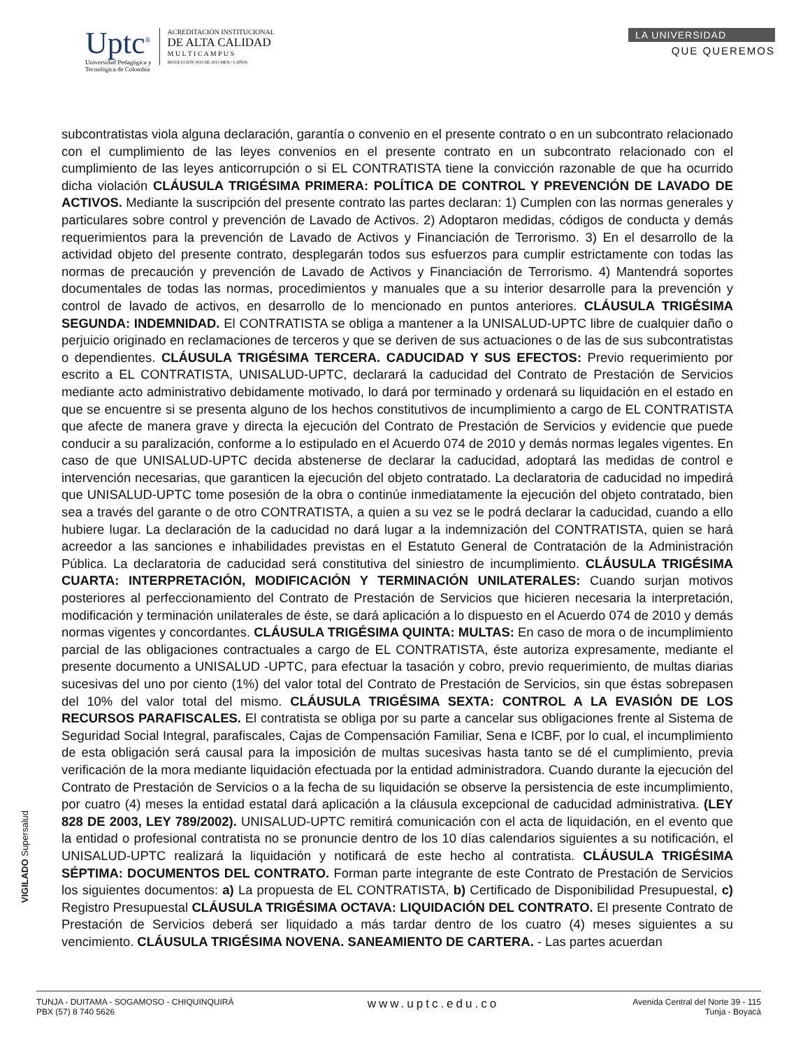Uptc<sup>®</sup>
Universidad Pedagógica y
Tecnológica de Colombia
ACREDITACIÓN INSTITUCIONAL
DE ALTA CALIDAD
M U L T I C A M P U S
RESOLUCIÓN 3910 DE 2015 MEN / 6 AÑOS
LA UNIVERSIDAD
QUE QUEREMOS
subcontratistas viola alguna declaración, garantía o convenio en el presente contrato o en un subcontrato relacionado con el cumplimiento de las leyes convenios en el presente contrato en un subcontrato relacionado con el cumplimiento de las leyes anticorrupción o si EL CONTRATISTA tiene la convicción razonable de que ha ocurrido dicha violación CLÁUSULA TRIGÉSIMA PRIMERA: POLÍTICA DE CONTROL Y PREVENCIÓN DE LAVADO DE ACTIVOS. Mediante la suscripción del presente contrato las partes declaran: 1) Cumplen con las normas generales y particulares sobre control y prevención de Lavado de Activos. 2) Adoptaron medidas, códigos de conducta y demás requerimientos para la prevención de Lavado de Activos y Financiación de Terrorismo. 3) En el desarrollo de la actividad objeto del presente contrato, desplegarán todos sus esfuerzos para cumplir estrictamente con todas las normas de precaución y prevención de Lavado de Activos y Financiación de Terrorismo. 4) Mantendrá soportes documentales de todas las normas, procedimientos y manuales que a su interior desarrolle para la prevención y control de lavado de activos, en desarrollo de lo mencionado en puntos anteriores. CLÁUSULA TRIGÉSIMA SEGUNDA: INDEMNIDAD. El CONTRATISTA se obliga a mantener a la UNISALUD-UPTC libre de cualquier daño o perjuicio originado en reclamaciones de terceros y que se deriven de sus actuaciones o de las de sus subcontratistas o dependientes. CLÁUSULA TRIGÉSIMA TERCERA. CADUCIDAD Y SUS EFECTOS: Previo requerimiento por escrito a EL CONTRATISTA, UNISALUD-UPTC, declarará la caducidad del Contrato de Prestación de Servicios mediante acto administrativo debidamente motivado, lo dará por terminado y ordenará su liquidación en el estado en que se encuentre si se presenta alguno de los hechos constitutivos de incumplimiento a cargo de EL CONTRATISTA que afecte de manera grave y directa la ejecución del Contrato de Prestación de Servicios y evidencie que puede conducir a su paralización, conforme a lo estipulado en el Acuerdo 074 de 2010 y demás normas legales vigentes. En caso de que UNISALUD-UPTC decida abstenerse de declarar la caducidad, adoptará las medidas de control e intervención necesarias, que garanticen la ejecución del objeto contratado. La declaratoria de caducidad no impedirá que UNISALUD-UPTC tome posesión de la obra o continúe inmediatamente la ejecución del objeto contratado, bien sea a través del garante o de otro CONTRATISTA, a quien a su vez se le podrá declarar la caducidad, cuando a ello hubiere lugar. La declaración de la caducidad no dará lugar a la indemnización del CONTRATISTA, quien se hará acreedor a las sanciones e inhabilidades previstas en el Estatuto General de Contratación de la Administración Pública. La declaratoria de caducidad será constitutiva del siniestro de incumplimiento. CLÁUSULA TRIGÉSIMA CUARTA: INTERPRETACIÓN, MODIFICACIÓN Y TERMINACIÓN UNILATERALES: Cuando surjan motivos posteriores al perfeccionamiento del Contrato de Prestación de Servicios que hicieren necesaria la interpretación, modificación y terminación unilaterales de éste, se dará aplicación a lo dispuesto en el Acuerdo 074 de 2010 y demás normas vigentes y concordantes. CLÁUSULA TRIGÉSIMA QUINTA: MULTAS: En caso de mora o de incumplimiento parcial de las obligaciones contractuales a cargo de EL CONTRATISTA, éste autoriza expresamente, mediante el presente documento a UNISALUD -UPTC, para efectuar la tasación y cobro, previo requerimiento, de multas diarias sucesivas del uno por ciento (1%) del valor total del Contrato de Prestación de Servicios, sin que éstas sobrepasen del 10% del valor total del mismo. CLÁUSULA TRIGÉSIMA SEXTA: CONTROL A LA EVASIÓN DE LOS RECURSOS PARAFISCALES. El contratista se obliga por su parte a cancelar sus obligaciones frente al Sistema de Seguridad Social Integral, parafiscales, Cajas de Compensación Familiar, Sena e ICBF, por lo cual, el incumplimiento de esta obligación será causal para la imposición de multas sucesivas hasta tanto se dé el cumplimiento, previa verificación de la mora mediante liquidación efectuada por la entidad administradora. Cuando durante la ejecución del Contrato de Prestación de Servicios o a la fecha de su liquidación se observe la persistencia de este incumplimiento, por cuatro (4) meses la entidad estatal dará aplicación a la cláusula excepcional de caducidad administrativa. (LEY 828 DE 2003, LEY 789/2002). UNISALUD-UPTC remitirá comunicación con el acta de liquidación, en el evento que la entidad o profesional contratista no se pronuncie dentro de los 10 días calendarios siguientes a su notificación, el UNISALUD-UPTC realizará la liquidación y notificará de este hecho al contratista. CLÁUSULA TRIGÉSIMA SÉPTIMA: DOCUMENTOS DEL CONTRATO. Forman parte integrante de este Contrato de Prestación de Servicios los siguientes documentos: a) La propuesta de EL CONTRATISTA, b) Certificado de Disponibilidad Presupuestal, c) Registro Presupuestal CLÁUSULA TRIGÉSIMA OCTAVA: LIQUIDACIÓN DEL CONTRATO. El presente Contrato de Prestación de Servicios deberá ser liquidado a más tardar dentro de los cuatro (4) meses siguientes a su vencimiento. CLÁUSULA TRIGÉSIMA NOVENA. SANEAMIENTO DE CARTERA. - Las partes acuerdan
VIGILADO Supersalud
TUNJA - DUITAMA - SOGAMOSO - CHIQUINQUIRÁ
PBX (57) 8 740 5626
www.uptc.edu.co
Avenida Central del Norte 39 - 115
Tunja - Boyacá